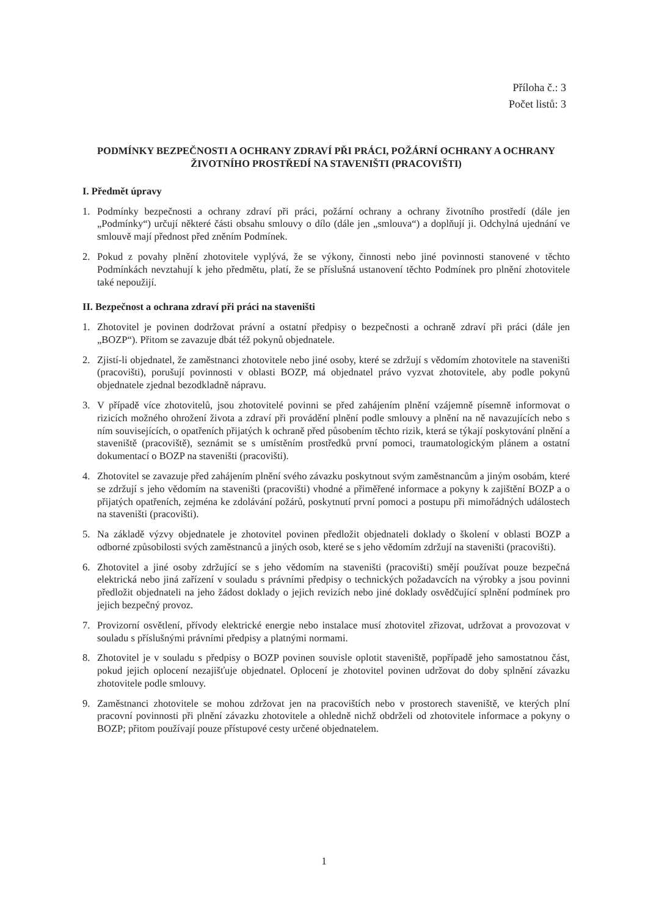Příloha č.: 3
Počet listů: 3
PODMÍNKY BEZPEČNOSTI A OCHRANY ZDRAVÍ PŘI PRÁCI, POŽÁRNÍ OCHRANY A OCHRANY ŽIVOTNÍHO PROSTŘEDÍ NA STAVENIŠTI (PRACOVIŠTI)
I. Předmět úpravy
1. Podmínky bezpečnosti a ochrany zdraví při práci, požární ochrany a ochrany životního prostředí (dále jen „Podmínky“) určují některé části obsahu smlouvy o dílo (dále jen „smlouva“) a doplňují ji. Odchylná ujednání ve smlouvě mají přednost před zněním Podmínek.
2. Pokud z povahy plnění zhotovitele vyplývá, že se výkony, činnosti nebo jiné povinnosti stanovené v těchto Podmínkách nevztahují k jeho předmětu, platí, že se příslušná ustanovení těchto Podmínek pro plnění zhotovitele také nepoužijí.
II. Bezpečnost a ochrana zdraví při práci na staveništi
1. Zhotovitel je povinen dodržovat právní a ostatní předpisy o bezpečnosti a ochraně zdraví při práci (dále jen „BOZP“). Přitom se zavazuje dbát též pokynů objednatele.
2. Zjistí-li objednatel, že zaměstnanci zhotovitele nebo jiné osoby, které se zdržují s vědomím zhotovitele na staveništi (pracovišti), porušují povinnosti v oblasti BOZP, má objednatel právo vyzvat zhotovitele, aby podle pokynů objednatele zjednal bezodkladně nápravu.
3. V případě více zhotovitelů, jsou zhotovitelé povinni se před zahájením plnění vzájemně písemně informovat o rizicích možného ohrožení života a zdraví při provádění plnění podle smlouvy a plnění na ně navazujících nebo s ním souvisejících, o opatřeních přijatých k ochraně před působením těchto rizik, která se týkají poskytování plnění a staveniště (pracoviště), seznámit se s umístěním prostředků první pomoci, traumatologickým plánem a ostatní dokumentací o BOZP na staveništi (pracovišti).
4. Zhotovitel se zavazuje před zahájením plnění svého závazku poskytnout svým zaměstnancům a jiným osobám, které se zdržují s jeho vědomím na staveništi (pracovišti) vhodné a přiměřené informace a pokyny k zajištění BOZP a o přijatých opatřeních, zejména ke zdolávání požárů, poskytnutí první pomoci a postupu při mimořádných událostech na staveništi (pracovišti).
5. Na základě výzvy objednatele je zhotovitel povinen předložit objednateli doklady o školení v oblasti BOZP a odborné způsobilosti svých zaměstnanců a jiných osob, které se s jeho vědomím zdržují na staveništi (pracovišti).
6. Zhotovitel a jiné osoby zdržující se s jeho vědomím na staveništi (pracovišti) smějí používat pouze bezpečná elektrická nebo jiná zařízení v souladu s právními předpisy o technických požadavcích na výrobky a jsou povinni předložit objednateli na jeho žádost doklady o jejich revizích nebo jiné doklady osvědčující splnění podmínek pro jejich bezpečný provoz.
7. Provizorní osvětlení, přívody elektrické energie nebo instalace musí zhotovitel zřizovat, udržovat a provozovat v souladu s příslušnými právními předpisy a platnými normami.
8. Zhotovitel je v souladu s předpisy o BOZP povinen souvisle oplotit staveniště, popřípadě jeho samostatnou část, pokud jejich oplocení nezajišťuje objednatel. Oplocení je zhotovitel povinen udržovat do doby splnění závazku zhotovitele podle smlouvy.
9. Zaměstnanci zhotovitele se mohou zdržovat jen na pracovištích nebo v prostorech staveniště, ve kterých plní pracovní povinnosti při plnění závazku zhotovitele a ohledně nichž obdrželi od zhotovitele informace a pokyny o BOZP; přitom používají pouze přístupové cesty určené objednatelem.
1